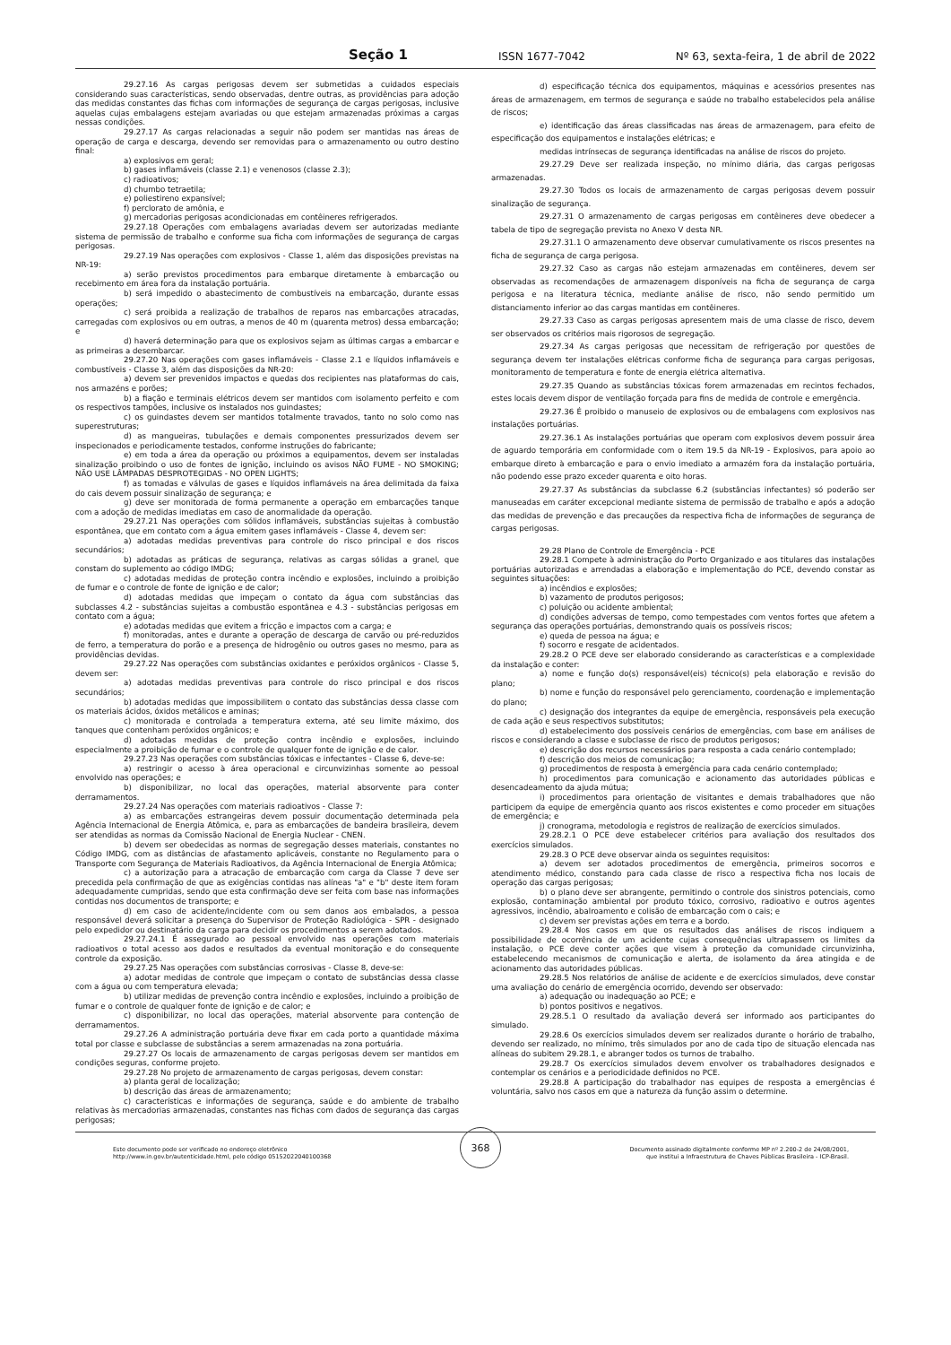Seção 1 ISSN 1677-7042 Nº 63, sexta-feira, 1 de abril de 2022
29.27.16 As cargas perigosas devem ser submetidas a cuidados especiais considerando suas características, sendo observadas, dentre outras, as providências para adoção das medidas constantes das fichas com informações de segurança de cargas perigosas, inclusive aquelas cujas embalagens estejam avariadas ou que estejam armazenadas próximas a cargas nessas condições.
29.27.17 As cargas relacionadas a seguir não podem ser mantidas nas áreas de operação de carga e descarga, devendo ser removidas para o armazenamento ou outro destino final:
a) explosivos em geral;
b) gases inflamáveis (classe 2.1) e venenosos (classe 2.3);
c) radioativos;
d) chumbo tetraetila;
e) poliestireno expansível;
f) perclorato de amônia, e
g) mercadorias perigosas acondicionadas em contêineres refrigerados.
29.27.18 Operações com embalagens avariadas devem ser autorizadas mediante sistema de permissão de trabalho e conforme sua ficha com informações de segurança de cargas perigosas.
29.27.19 Nas operações com explosivos - Classe 1, além das disposições previstas na NR-19:
a) serão previstos procedimentos para embarque diretamente à embarcação ou recebimento em área fora da instalação portuária.
b) será impedido o abastecimento de combustíveis na embarcação, durante essas operações;
c) será proibida a realização de trabalhos de reparos nas embarcações atracadas, carregadas com explosivos ou em outras, a menos de 40 m (quarenta metros) dessa embarcação; e
d) haverá determinação para que os explosivos sejam as últimas cargas a embarcar e as primeiras a desembarcar.
29.27.20 Nas operações com gases inflamáveis - Classe 2.1 e líquidos inflamáveis e combustíveis - Classe 3, além das disposições da NR-20:
a) devem ser prevenidos impactos e quedas dos recipientes nas plataformas do cais, nos armazéns e porões;
b) a fiação e terminais elétricos devem ser mantidos com isolamento perfeito e com os respectivos tampões, inclusive os instalados nos guindastes;
c) os guindastes devem ser mantidos totalmente travados, tanto no solo como nas superestruturas;
d) as mangueiras, tubulações e demais componentes pressurizados devem ser inspecionados e periodicamente testados, conforme instruções do fabricante;
e) em toda a área da operação ou próximos a equipamentos, devem ser instaladas sinalização proibindo o uso de fontes de ignição, incluindo os avisos NÃO FUME - NO SMOKING; NÃO USE LÂMPADAS DESPROTEGIDAS - NO OPEN LIGHTS;
f) as tomadas e válvulas de gases e líquidos inflamáveis na área delimitada da faixa do cais devem possuir sinalização de segurança; e
g) deve ser monitorada de forma permanente a operação em embarcações tanque com a adoção de medidas imediatas em caso de anormalidade da operação.
29.27.21 Nas operações com sólidos inflamáveis, substâncias sujeitas à combustão espontânea, que em contato com a água emitem gases inflamáveis - Classe 4, devem ser:
a) adotadas medidas preventivas para controle do risco principal e dos riscos secundários;
b) adotadas as práticas de segurança, relativas as cargas sólidas a granel, que constam do suplemento ao código IMDG;
c) adotadas medidas de proteção contra incêndio e explosões, incluindo a proibição de fumar e o controle de fonte de ignição e de calor;
d) adotadas medidas que impeçam o contato da água com substâncias das subclasses 4.2 - substâncias sujeitas a combustão espontânea e 4.3 - substâncias perigosas em contato com a água;
e) adotadas medidas que evitem a fricção e impactos com a carga; e
f) monitoradas, antes e durante a operação de descarga de carvão ou pré-reduzidos de ferro, a temperatura do porão e a presença de hidrogênio ou outros gases no mesmo, para as providências devidas.
29.27.22 Nas operações com substâncias oxidantes e peróxidos orgânicos - Classe 5, devem ser:
a) adotadas medidas preventivas para controle do risco principal e dos riscos secundários;
b) adotadas medidas que impossibilitem o contato das substâncias dessa classe com os materiais ácidos, óxidos metálicos e aminas;
c) monitorada e controlada a temperatura externa, até seu limite máximo, dos tanques que contenham peróxidos orgânicos; e
d) adotadas medidas de proteção contra incêndio e explosões, incluindo especialmente a proibição de fumar e o controle de qualquer fonte de ignição e de calor.
29.27.23 Nas operações com substâncias tóxicas e infectantes - Classe 6, deve-se:
a) restringir o acesso à área operacional e circunvizinhas somente ao pessoal envolvido nas operações; e
b) disponibilizar, no local das operações, material absorvente para conter derramamentos.
29.27.24 Nas operações com materiais radioativos - Classe 7:
a) as embarcações estrangeiras devem possuir documentação determinada pela Agência Internacional de Energia Atômica, e, para as embarcações de bandeira brasileira, devem ser atendidas as normas da Comissão Nacional de Energia Nuclear - CNEN.
b) devem ser obedecidas as normas de segregação desses materiais, constantes no Código IMDG, com as distâncias de afastamento aplicáveis, constante no Regulamento para o Transporte com Segurança de Materiais Radioativos, da Agência Internacional de Energia Atômica;
c) a autorização para a atracação de embarcação com carga da Classe 7 deve ser precedida pela confirmação de que as exigências contidas nas alíneas "a" e "b" deste item foram adequadamente cumpridas, sendo que esta confirmação deve ser feita com base nas informações contidas nos documentos de transporte; e
d) em caso de acidente/incidente com ou sem danos aos embalados, a pessoa responsável deverá solicitar a presença do Supervisor de Proteção Radiológica - SPR - designado pelo expedidor ou destinatário da carga para decidir os procedimentos a serem adotados.
29.27.24.1 É assegurado ao pessoal envolvido nas operações com materiais radioativos o total acesso aos dados e resultados da eventual monitoração e do consequente controle da exposição.
29.27.25 Nas operações com substâncias corrosivas - Classe 8, deve-se:
a) adotar medidas de controle que impeçam o contato de substâncias dessa classe com a água ou com temperatura elevada;
b) utilizar medidas de prevenção contra incêndio e explosões, incluindo a proibição de fumar e o controle de qualquer fonte de ignição e de calor; e
c) disponibilizar, no local das operações, material absorvente para contenção de derramamentos.
29.27.26 A administração portuária deve fixar em cada porto a quantidade máxima total por classe e subclasse de substâncias a serem armazenadas na zona portuária.
29.27.27 Os locais de armazenamento de cargas perigosas devem ser mantidos em condições seguras, conforme projeto.
29.27.28 No projeto de armazenamento de cargas perigosas, devem constar:
a) planta geral de localização;
b) descrição das áreas de armazenamento;
c) características e informações de segurança, saúde e do ambiente de trabalho relativas às mercadorias armazenadas, constantes nas fichas com dados de segurança das cargas perigosas;
d) especificação técnica dos equipamentos, máquinas e acessórios presentes nas áreas de armazenagem, em termos de segurança e saúde no trabalho estabelecidos pela análise de riscos;
e) identificação das áreas classificadas nas áreas de armazenagem, para efeito de especificação dos equipamentos e instalações elétricas; e
medidas intrínsecas de segurança identificadas na análise de riscos do projeto.
29.27.29 Deve ser realizada inspeção, no mínimo diária, das cargas perigosas armazenadas.
29.27.30 Todos os locais de armazenamento de cargas perigosas devem possuir sinalização de segurança.
29.27.31 O armazenamento de cargas perigosas em contêineres deve obedecer a tabela de tipo de segregação prevista no Anexo V desta NR.
29.27.31.1 O armazenamento deve observar cumulativamente os riscos presentes na ficha de segurança de carga perigosa.
29.27.32 Caso as cargas não estejam armazenadas em contêineres, devem ser observadas as recomendações de armazenagem disponíveis na ficha de segurança de carga perigosa e na literatura técnica, mediante análise de risco, não sendo permitido um distanciamento inferior ao das cargas mantidas em contêineres.
29.27.33 Caso as cargas perigosas apresentem mais de uma classe de risco, devem ser observados os critérios mais rigorosos de segregação.
29.27.34 As cargas perigosas que necessitam de refrigeração por questões de segurança devem ter instalações elétricas conforme ficha de segurança para cargas perigosas, monitoramento de temperatura e fonte de energia elétrica alternativa.
29.27.35 Quando as substâncias tóxicas forem armazenadas em recintos fechados, estes locais devem dispor de ventilação forçada para fins de medida de controle e emergência.
29.27.36 É proibido o manuseio de explosivos ou de embalagens com explosivos nas instalações portuárias.
29.27.36.1 As instalações portuárias que operam com explosivos devem possuir área de aguardo temporária em conformidade com o item 19.5 da NR-19 - Explosivos, para apoio ao embarque direto à embarcação e para o envio imediato a armazém fora da instalação portuária, não podendo esse prazo exceder quarenta e oito horas.
29.27.37 As substâncias da subclasse 6.2 (substâncias infectantes) só poderão ser manuseadas em caráter excepcional mediante sistema de permissão de trabalho e após a adoção das medidas de prevenção e das precauções da respectiva ficha de informações de segurança de cargas perigosas.
29.28 Plano de Controle de Emergência - PCE
29.28.1 Compete à administração do Porto Organizado e aos titulares das instalações portuárias autorizadas e arrendadas a elaboração e implementação do PCE, devendo constar as seguintes situações:
a) incêndios e explosões;
b) vazamento de produtos perigosos;
c) poluição ou acidente ambiental;
d) condições adversas de tempo, como tempestades com ventos fortes que afetem a segurança das operações portuárias, demonstrando quais os possíveis riscos;
e) queda de pessoa na água; e
f) socorro e resgate de acidentados.
29.28.2 O PCE deve ser elaborado considerando as características e a complexidade da instalação e conter:
a) nome e função do(s) responsável(eis) técnico(s) pela elaboração e revisão do plano;
b) nome e função do responsável pelo gerenciamento, coordenação e implementação do plano;
c) designação dos integrantes da equipe de emergência, responsáveis pela execução de cada ação e seus respectivos substitutos;
d) estabelecimento dos possíveis cenários de emergências, com base em análises de riscos e considerando a classe e subclasse de risco de produtos perigosos;
e) descrição dos recursos necessários para resposta a cada cenário contemplado;
f) descrição dos meios de comunicação;
g) procedimentos de resposta à emergência para cada cenário contemplado;
h) procedimentos para comunicação e acionamento das autoridades públicas e desencadeamento da ajuda mútua;
i) procedimentos para orientação de visitantes e demais trabalhadores que não participem da equipe de emergência quanto aos riscos existentes e como proceder em situações de emergência; e
j) cronograma, metodologia e registros de realização de exercícios simulados.
29.28.2.1 O PCE deve estabelecer critérios para avaliação dos resultados dos exercícios simulados.
29.28.3 O PCE deve observar ainda os seguintes requisitos:
a) devem ser adotados procedimentos de emergência, primeiros socorros e atendimento médico, constando para cada classe de risco a respectiva ficha nos locais de operação das cargas perigosas;
b) o plano deve ser abrangente, permitindo o controle dos sinistros potenciais, como explosão, contaminação ambiental por produto tóxico, corrosivo, radioativo e outros agentes agressivos, incêndio, abalroamento e colisão de embarcação com o cais; e
c) devem ser previstas ações em terra e a bordo.
29.28.4 Nos casos em que os resultados das análises de riscos indiquem a possibilidade de ocorrência de um acidente cujas consequências ultrapassem os limites da instalação, o PCE deve conter ações que visem à proteção da comunidade circunvizinha, estabelecendo mecanismos de comunicação e alerta, de isolamento da área atingida e de acionamento das autoridades públicas.
29.28.5 Nos relatórios de análise de acidente e de exercícios simulados, deve constar uma avaliação do cenário de emergência ocorrido, devendo ser observado:
a) adequação ou inadequação ao PCE; e
b) pontos positivos e negativos.
29.28.5.1 O resultado da avaliação deverá ser informado aos participantes do simulado.
29.28.6 Os exercícios simulados devem ser realizados durante o horário de trabalho, devendo ser realizado, no mínimo, três simulados por ano de cada tipo de situação elencada nas alíneas do subitem 29.28.1, e abranger todos os turnos de trabalho.
29.28.7 Os exercícios simulados devem envolver os trabalhadores designados e contemplar os cenários e a periodicidade definidos no PCE.
29.28.8 A participação do trabalhador nas equipes de resposta a emergências é voluntária, salvo nos casos em que a natureza da função assim o determine.
Este documento pode ser verificado no endereço eletrônico
http://www.in.gov.br/autenticidade.html, pelo código 05152022040100368
368
Documento assinado digitalmente conforme MP nº 2.200-2 de 24/08/2001,
que institui a Infraestrutura de Chaves Públicas Brasileira - ICP-Brasil.